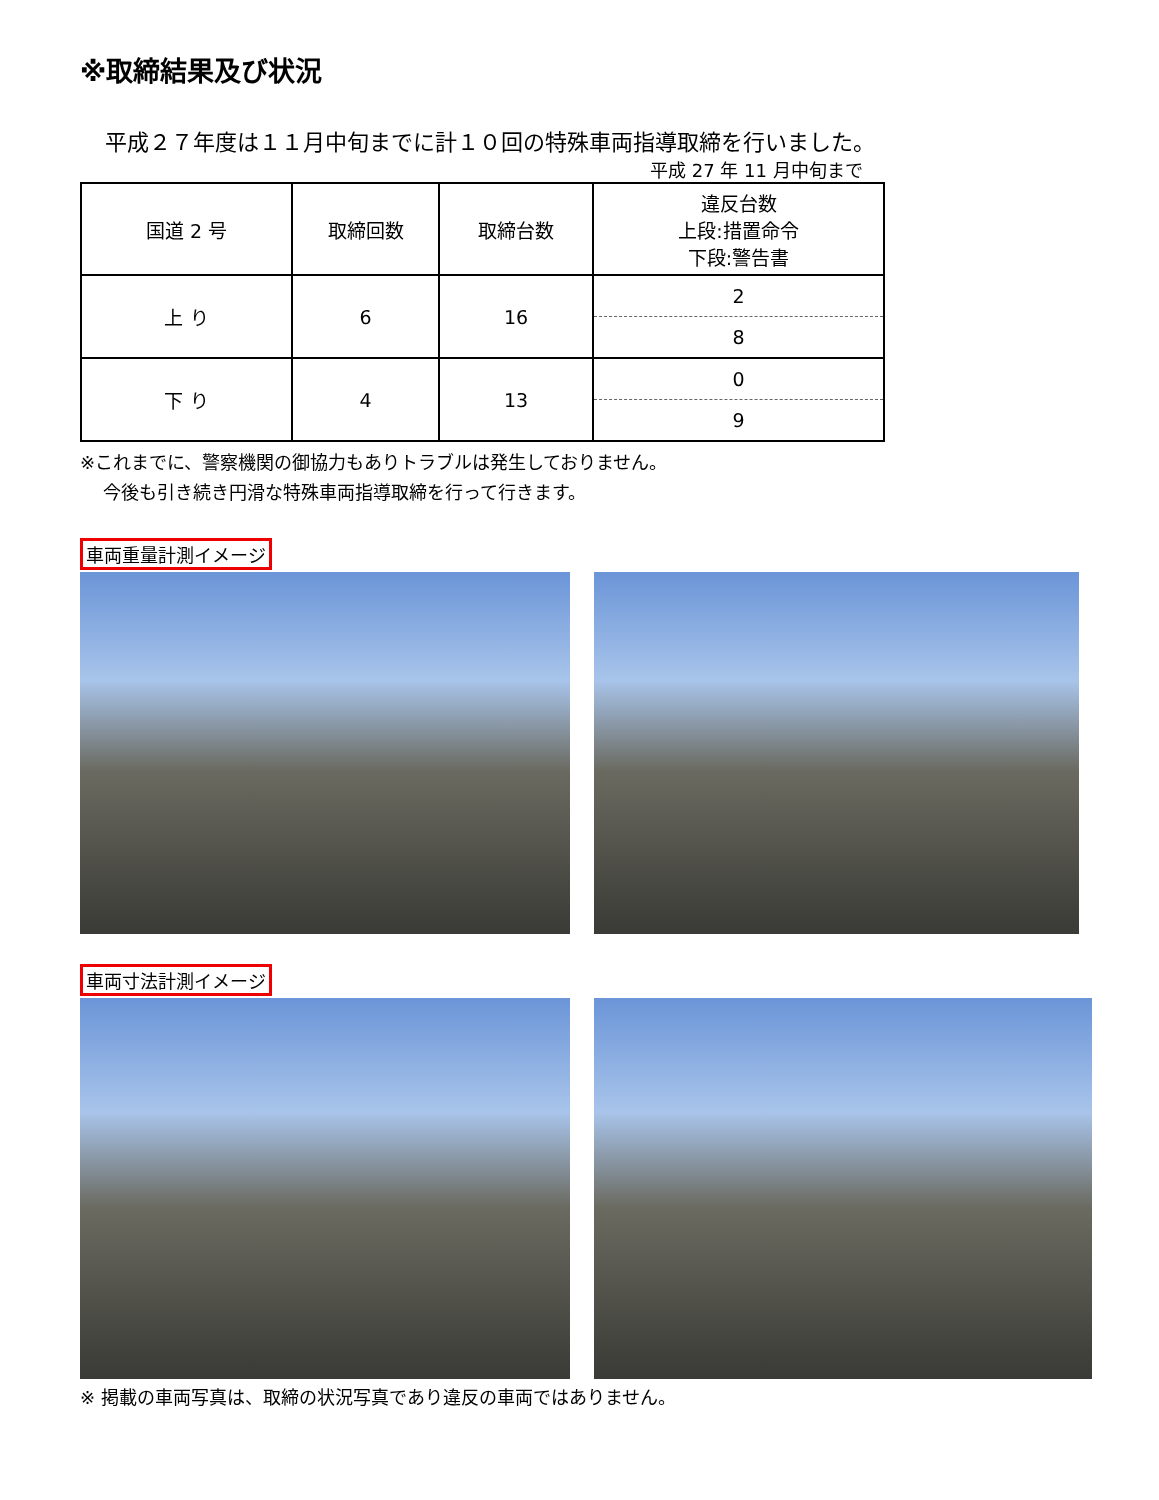※取締結果及び状況
平成２７年度は１１月中旬までに計１０回の特殊車両指導取締を行いました。
平成 27 年 11 月中旬まで
| 国道 2 号 | 取締回数 | 取締台数 | 違反台数 上段:措置命令 下段:警告書 |
| --- | --- | --- | --- |
| 上 り | 6 | 16 | 2 |
| | | | 8 |
| 下 り | 4 | 13 | 0 |
| | | | 9 |
※これまでに、警察機関の御協力もありトラブルは発生しておりません。
今後も引き続き円滑な特殊車両指導取締を行って行きます。
車両重量計測イメージ 車両寸法計測イメージ
※ 掲載の車両写真は、取締の状況写真であり違反の車両ではありません。